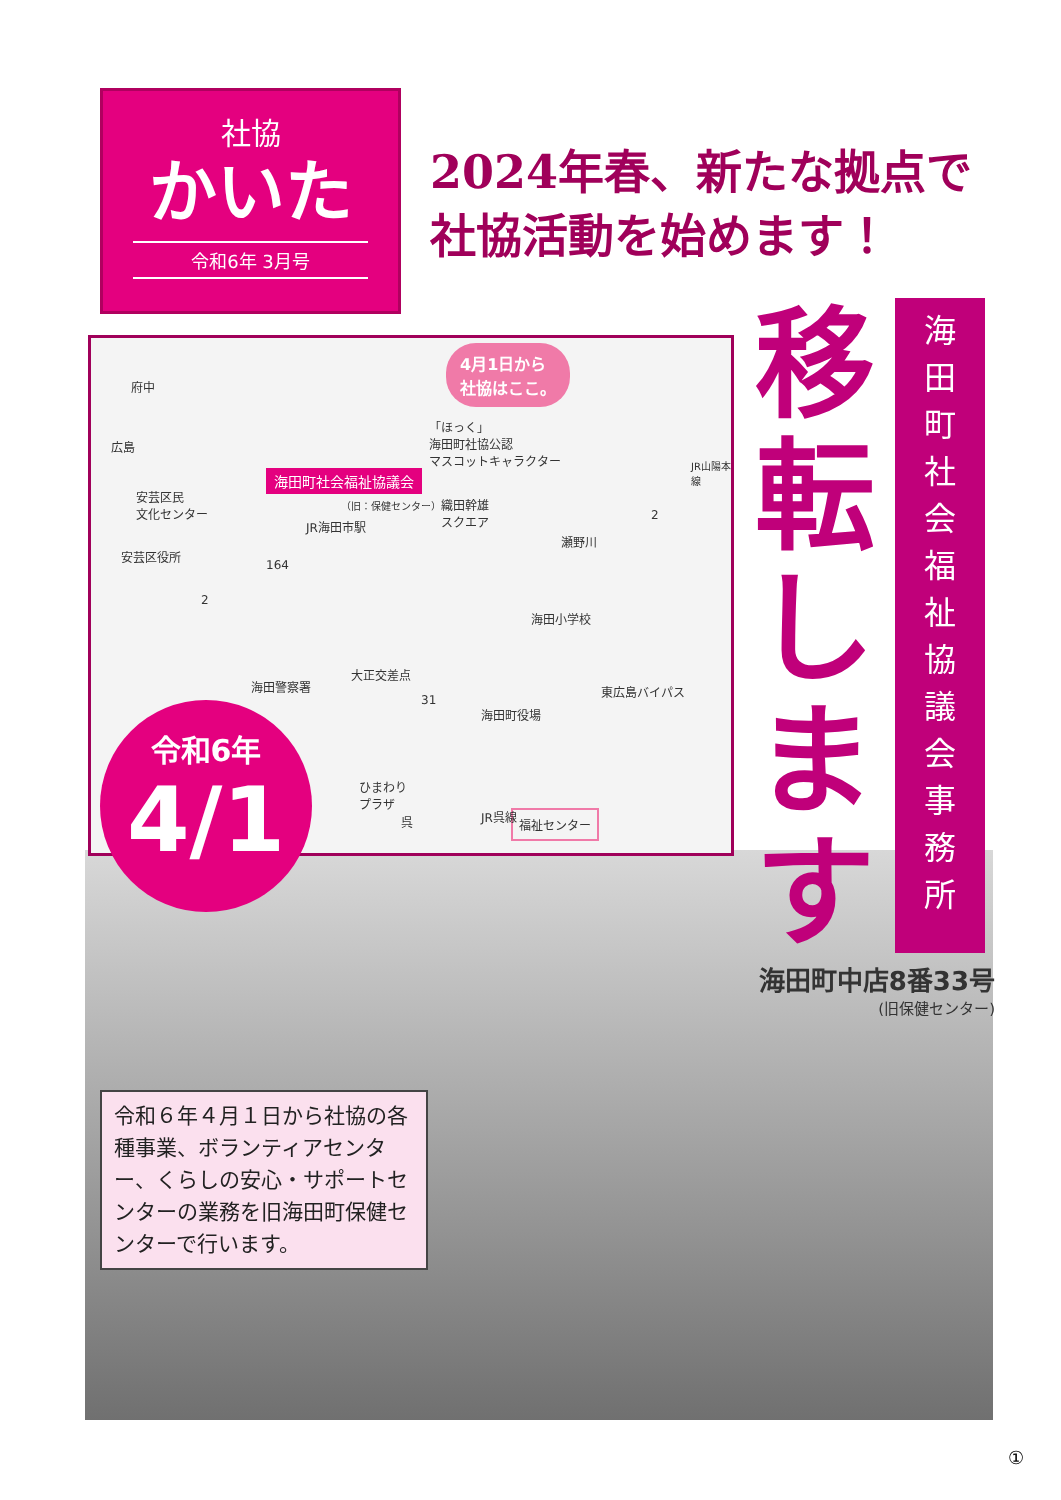社協
かいた
令和6年 3月号
2024年春、新たな拠点で
社協活動を始めます！
4月1日から
社協はここ。
府中
広島
「ほっく」
海田町社協公認
マスコットキャラクター
海田町社会福祉協議会
（旧：保健センター）
安芸区民
文化センター 織田幹雄
スクエア
JR山陽本線
JR海田市駅
2
瀬野川
安芸区役所
164
2
海田小学校
大正交差点
海田警察署
31
海田町役場
東広島バイパス
ひまわり
プラザ
福祉センター 呉 JR呉線
移
転
し
ま
す
海
田
町
社
会
福
祉
協
議
会
事
務
所
令和6年
4/1
海田町中店8番33号
(旧保健センター)
令和６年４月１日から社協の各種事業、ボランティアセンター、くらしの安心・サポートセンターの業務を旧海田町保健センターで行います。
①